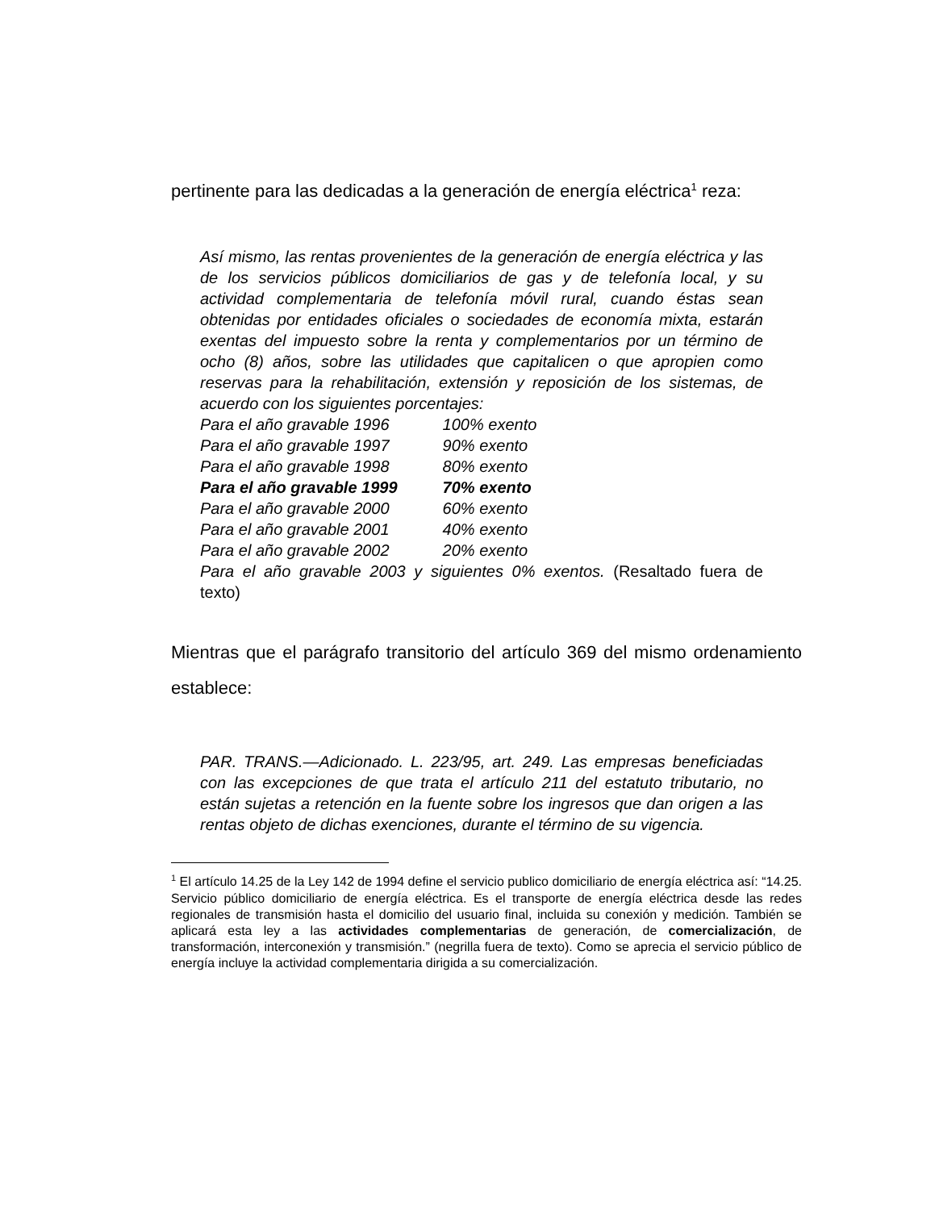pertinente para las dedicadas a la generación de energía eléctrica<sup>1</sup> reza:
Así mismo, las rentas provenientes de la generación de energía eléctrica y las de los servicios públicos domiciliarios de gas y de telefonía local, y su actividad complementaria de telefonía móvil rural, cuando éstas sean obtenidas por entidades oficiales o sociedades de economía mixta, estarán exentas del impuesto sobre la renta y complementarios por un término de ocho (8) años, sobre las utilidades que capitalicen o que apropien como reservas para la rehabilitación, extensión y reposición de los sistemas, de acuerdo con los siguientes porcentajes:
Para el año gravable 1996 100% exento
Para el año gravable 1997 90% exento
Para el año gravable 1998 80% exento
Para el año gravable 1999 70% exento
Para el año gravable 2000 60% exento
Para el año gravable 2001 40% exento
Para el año gravable 2002 20% exento
Para el año gravable 2003 y siguientes 0% exentos. (Resaltado fuera de texto)
Mientras que el parágrafo transitorio del artículo 369 del mismo ordenamiento establece:
PAR. TRANS.—Adicionado. L. 223/95, art. 249. Las empresas beneficiadas con las excepciones de que trata el artículo 211 del estatuto tributario, no están sujetas a retención en la fuente sobre los ingresos que dan origen a las rentas objeto de dichas exenciones, durante el término de su vigencia.
<sup>1</sup> El artículo 14.25 de la Ley 142 de 1994 define el servicio publico domiciliario de energía eléctrica así: “14.25. Servicio público domiciliario de energía eléctrica. Es el transporte de energía eléctrica desde las redes regionales de transmisión hasta el domicilio del usuario final, incluida su conexión y medición. También se aplicará esta ley a las actividades complementarias de generación, de comercialización, de transformación, interconexión y transmisión.” (negrilla fuera de texto). Como se aprecia el servicio público de energía incluye la actividad complementaria dirigida a su comercialización.